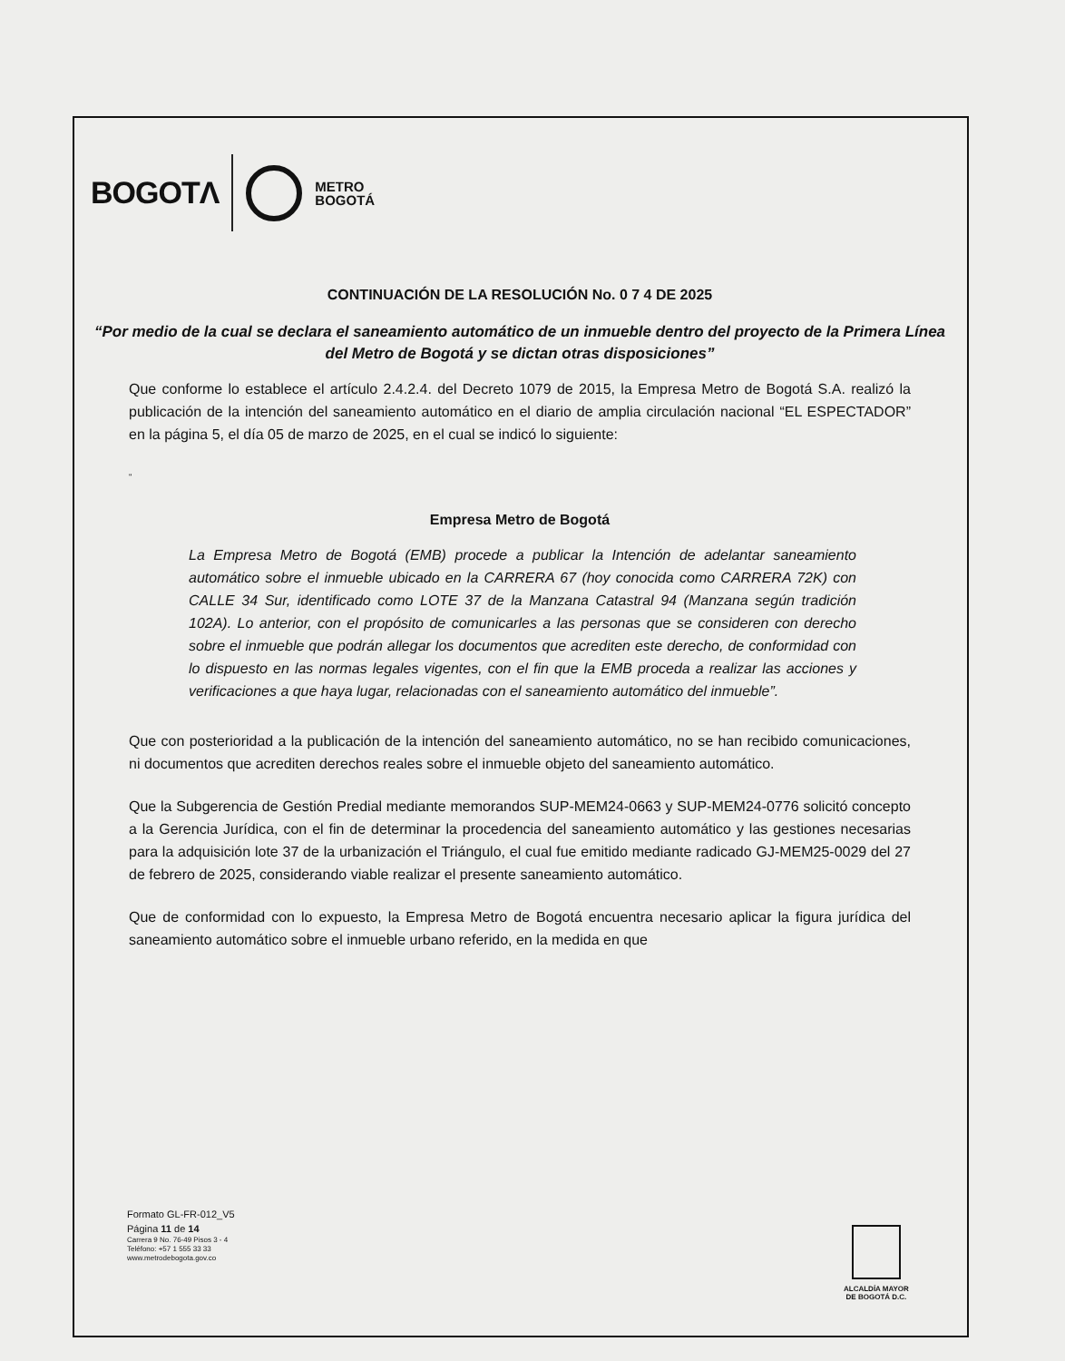BOGOTΛ METRO
BOGOTÁ
CONTINUACIÓN DE LA RESOLUCIÓN No. 0 7 4 DE 2025
“Por medio de la cual se declara el saneamiento automático de un inmueble dentro del proyecto de la Primera Línea del Metro de Bogotá y se dictan otras disposiciones”
Que conforme lo establece el artículo 2.4.2.4. del Decreto 1079 de 2015, la Empresa Metro de Bogotá S.A. realizó la publicación de la intención del saneamiento automático en el diario de amplia circulación nacional “EL ESPECTADOR” en la página 5, el día 05 de marzo de 2025, en el cual se indicó lo siguiente:
“
Empresa Metro de Bogotá
La Empresa Metro de Bogotá (EMB) procede a publicar la Intención de adelantar saneamiento automático sobre el inmueble ubicado en la CARRERA 67 (hoy conocida como CARRERA 72K) con CALLE 34 Sur, identificado como LOTE 37 de la Manzana Catastral 94 (Manzana según tradición 102A). Lo anterior, con el propósito de comunicarles a las personas que se consideren con derecho sobre el inmueble que podrán allegar los documentos que acrediten este derecho, de conformidad con lo dispuesto en las normas legales vigentes, con el fin que la EMB proceda a realizar las acciones y verificaciones a que haya lugar, relacionadas con el saneamiento automático del inmueble”.
Que con posterioridad a la publicación de la intención del saneamiento automático, no se han recibido comunicaciones, ni documentos que acrediten derechos reales sobre el inmueble objeto del saneamiento automático.
Que la Subgerencia de Gestión Predial mediante memorandos SUP-MEM24-0663 y SUP-MEM24-0776 solicitó concepto a la Gerencia Jurídica, con el fin de determinar la procedencia del saneamiento automático y las gestiones necesarias para la adquisición lote 37 de la urbanización el Triángulo, el cual fue emitido mediante radicado GJ-MEM25-0029 del 27 de febrero de 2025, considerando viable realizar el presente saneamiento automático.
Que de conformidad con lo expuesto, la Empresa Metro de Bogotá encuentra necesario aplicar la figura jurídica del saneamiento automático sobre el inmueble urbano referido, en la medida en que
Formato GL-FR-012_V5
Página 11 de 14
Carrera 9 No. 76-49 Pisos 3 - 4
Teléfono: +57 1 555 33 33
www.metrodebogota.gov.co
ALCALDÍA MAYOR
DE BOGOTÁ D.C.